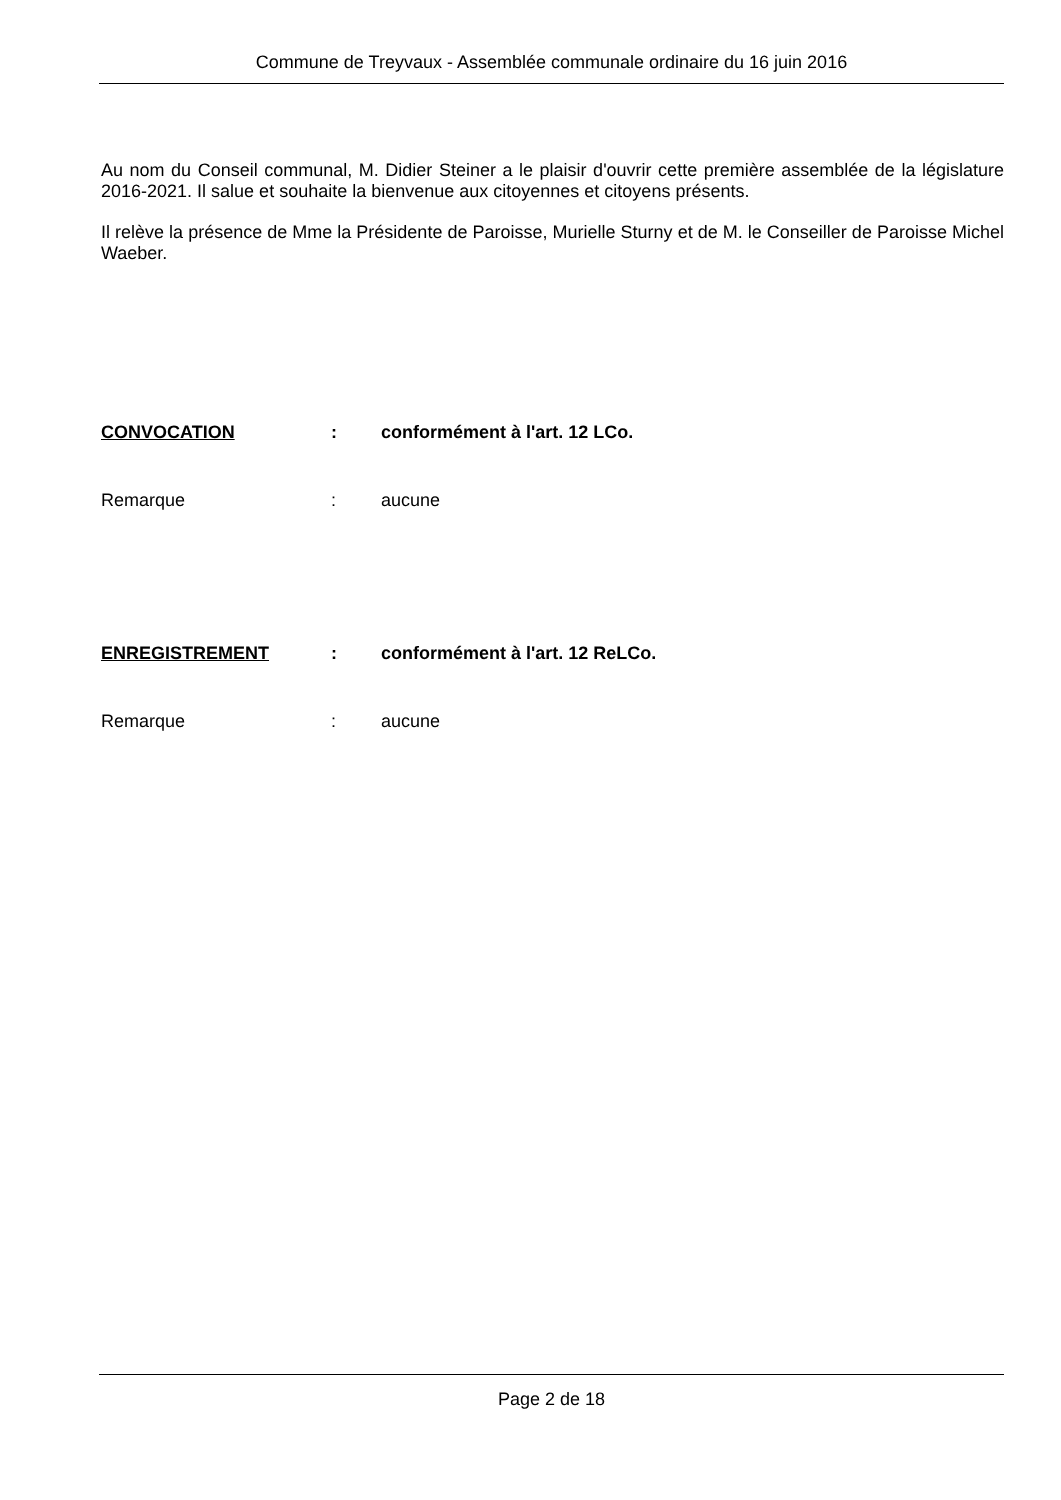Commune de Treyvaux - Assemblée communale ordinaire du 16 juin 2016
Au nom du Conseil communal, M. Didier Steiner a le plaisir d'ouvrir cette première assemblée de la législature 2016-2021. Il salue et souhaite la bienvenue aux citoyennes et citoyens présents.
Il relève la présence de Mme la Présidente de Paroisse, Murielle Sturny et de M. le Conseiller de Paroisse Michel Waeber.
CONVOCATION: conformément à l'art. 12 LCo.
Remarque: aucune
ENREGISTREMENT: conformément à l'art. 12 ReLCo.
Remarque: aucune
Page 2 de 18